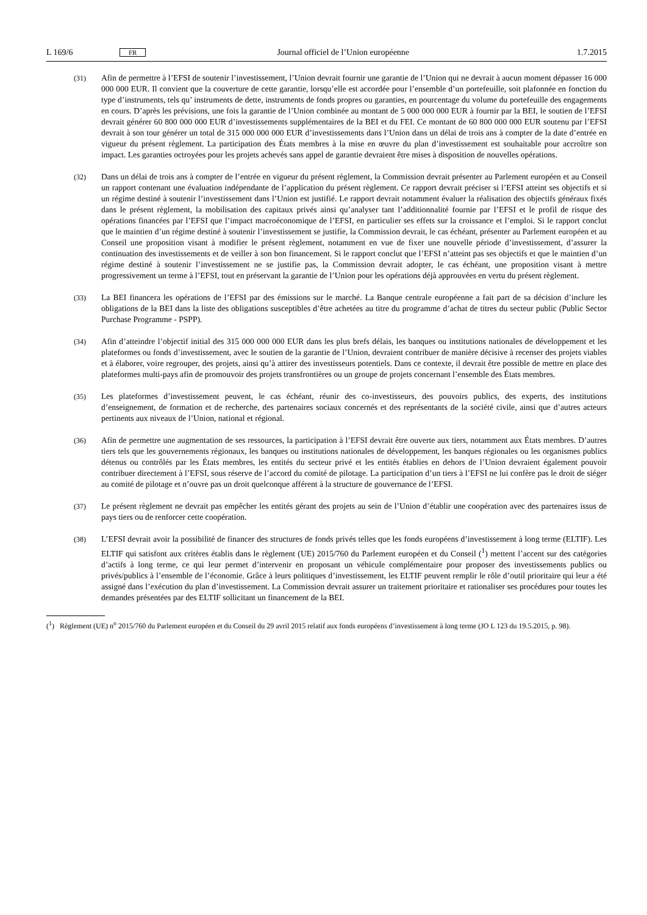L 169/6 FR Journal officiel de l’Union européenne 1.7.2015
(31) Afin de permettre à l’EFSI de soutenir l’investissement, l’Union devrait fournir une garantie de l’Union qui ne devrait à aucun moment dépasser 16 000 000 000 EUR. Il convient que la couverture de cette garantie, lorsqu’elle est accordée pour l’ensemble d’un portefeuille, soit plafonnée en fonction du type d’instruments, tels qu’ instruments de dette, instruments de fonds propres ou garanties, en pourcentage du volume du portefeuille des engagements en cours. D’après les prévisions, une fois la garantie de l’Union combinée au montant de 5 000 000 000 EUR à fournir par la BEI, le soutien de l’EFSI devrait générer 60 800 000 000 EUR d’investissements supplémentaires de la BEI et du FEI. Ce montant de 60 800 000 000 EUR soutenu par l’EFSI devrait à son tour générer un total de 315 000 000 000 EUR d’investissements dans l’Union dans un délai de trois ans à compter de la date d’entrée en vigueur du présent règlement. La participation des États membres à la mise en œuvre du plan d’investissement est souhaitable pour accroître son impact. Les garanties octroyées pour les projets achevés sans appel de garantie devraient être mises à disposition de nouvelles opérations.
(32) Dans un délai de trois ans à compter de l’entrée en vigueur du présent règlement, la Commission devrait présenter au Parlement européen et au Conseil un rapport contenant une évaluation indépendante de l’application du présent règlement. Ce rapport devrait préciser si l’EFSI atteint ses objectifs et si un régime destiné à soutenir l’investissement dans l’Union est justifié. Le rapport devrait notamment évaluer la réalisation des objectifs généraux fixés dans le présent règlement, la mobilisation des capitaux privés ainsi qu’analyser tant l’additionnalité fournie par l’EFSI et le profil de risque des opérations financées par l’EFSI que l’impact macroéconomique de l’EFSI, en particulier ses effets sur la croissance et l’emploi. Si le rapport conclut que le maintien d’un régime destiné à soutenir l’investissement se justifie, la Commission devrait, le cas échéant, présenter au Parlement européen et au Conseil une proposition visant à modifier le présent règlement, notamment en vue de fixer une nouvelle période d’investissement, d’assurer la continuation des investissements et de veiller à son bon financement. Si le rapport conclut que l’EFSI n’atteint pas ses objectifs et que le maintien d’un régime destiné à soutenir l’investissement ne se justifie pas, la Commission devrait adopter, le cas échéant, une proposition visant à mettre progressivement un terme à l’EFSI, tout en préservant la garantie de l’Union pour les opérations déjà approuvées en vertu du présent règlement.
(33) La BEI financera les opérations de l’EFSI par des émissions sur le marché. La Banque centrale européenne a fait part de sa décision d’inclure les obligations de la BEI dans la liste des obligations susceptibles d’être achetées au titre du programme d’achat de titres du secteur public (Public Sector Purchase Programme - PSPP).
(34) Afin d’atteindre l’objectif initial des 315 000 000 000 EUR dans les plus brefs délais, les banques ou institutions nationales de développement et les plateformes ou fonds d’investissement, avec le soutien de la garantie de l’Union, devraient contribuer de manière décisive à recenser des projets viables et à élaborer, voire regrouper, des projets, ainsi qu’à attirer des investisseurs potentiels. Dans ce contexte, il devrait être possible de mettre en place des plateformes multi-pays afin de promouvoir des projets transfrontières ou un groupe de projets concernant l’ensemble des États membres.
(35) Les plateformes d’investissement peuvent, le cas échéant, réunir des co-investisseurs, des pouvoirs publics, des experts, des institutions d’enseignement, de formation et de recherche, des partenaires sociaux concernés et des représentants de la société civile, ainsi que d’autres acteurs pertinents aux niveaux de l’Union, national et régional.
(36) Afin de permettre une augmentation de ses ressources, la participation à l’EFSI devrait être ouverte aux tiers, notamment aux États membres. D’autres tiers tels que les gouvernements régionaux, les banques ou institutions nationales de développement, les banques régionales ou les organismes publics détenus ou contrôlés par les États membres, les entités du secteur privé et les entités établies en dehors de l’Union devraient également pouvoir contribuer directement à l’EFSI, sous réserve de l’accord du comité de pilotage. La participation d’un tiers à l’EFSI ne lui confère pas le droit de siéger au comité de pilotage et n’ouvre pas un droit quelconque afférent à la structure de gouvernance de l’EFSI.
(37) Le présent règlement ne devrait pas empêcher les entités gérant des projets au sein de l’Union d’établir une coopération avec des partenaires issus de pays tiers ou de renforcer cette coopération.
(38) L’EFSI devrait avoir la possibilité de financer des structures de fonds privés telles que les fonds européens d’investissement à long terme (ELTIF). Les ELTIF qui satisfont aux critères établis dans le règlement (UE) 2015/760 du Parlement européen et du Conseil (<sup>1</sup>) mettent l’accent sur des catégories d’actifs à long terme, ce qui leur permet d’intervenir en proposant un véhicule complémentaire pour proposer des investissements publics ou privés/publics à l’ensemble de l’économie. Grâce à leurs politiques d’investissement, les ELTIF peuvent remplir le rôle d’outil prioritaire qui leur a été assigné dans l’exécution du plan d’investissement. La Commission devrait assurer un traitement prioritaire et rationaliser ses procédures pour toutes les demandes présentées par des ELTIF sollicitant un financement de la BEI.
(<sup>1</sup>) Règlement (UE) n<sup>o</sup> 2015/760 du Parlement européen et du Conseil du 29 avril 2015 relatif aux fonds européens d’investissement à long terme (JO L 123 du 19.5.2015, p. 98).